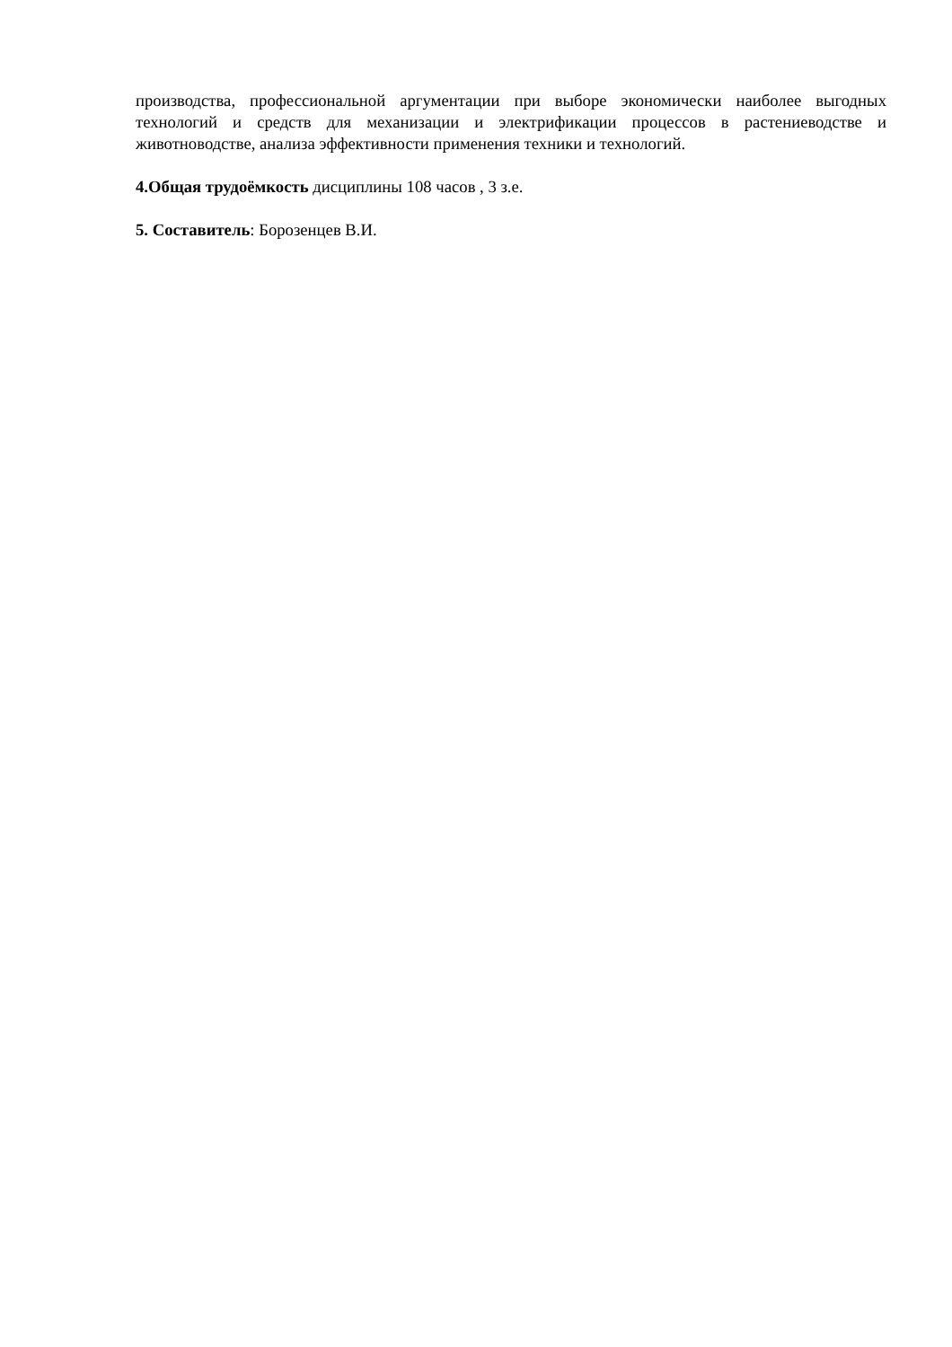производства, профессиональной аргументации при выборе экономически наиболее выгодных технологий и средств для механизации и электрификации процессов в растениеводстве и животноводстве, анализа эффективности применения техники и технологий.
4.Общая трудоёмкость дисциплины 108 часов , 3 з.е.
5. Составитель: Борозенцев В.И.